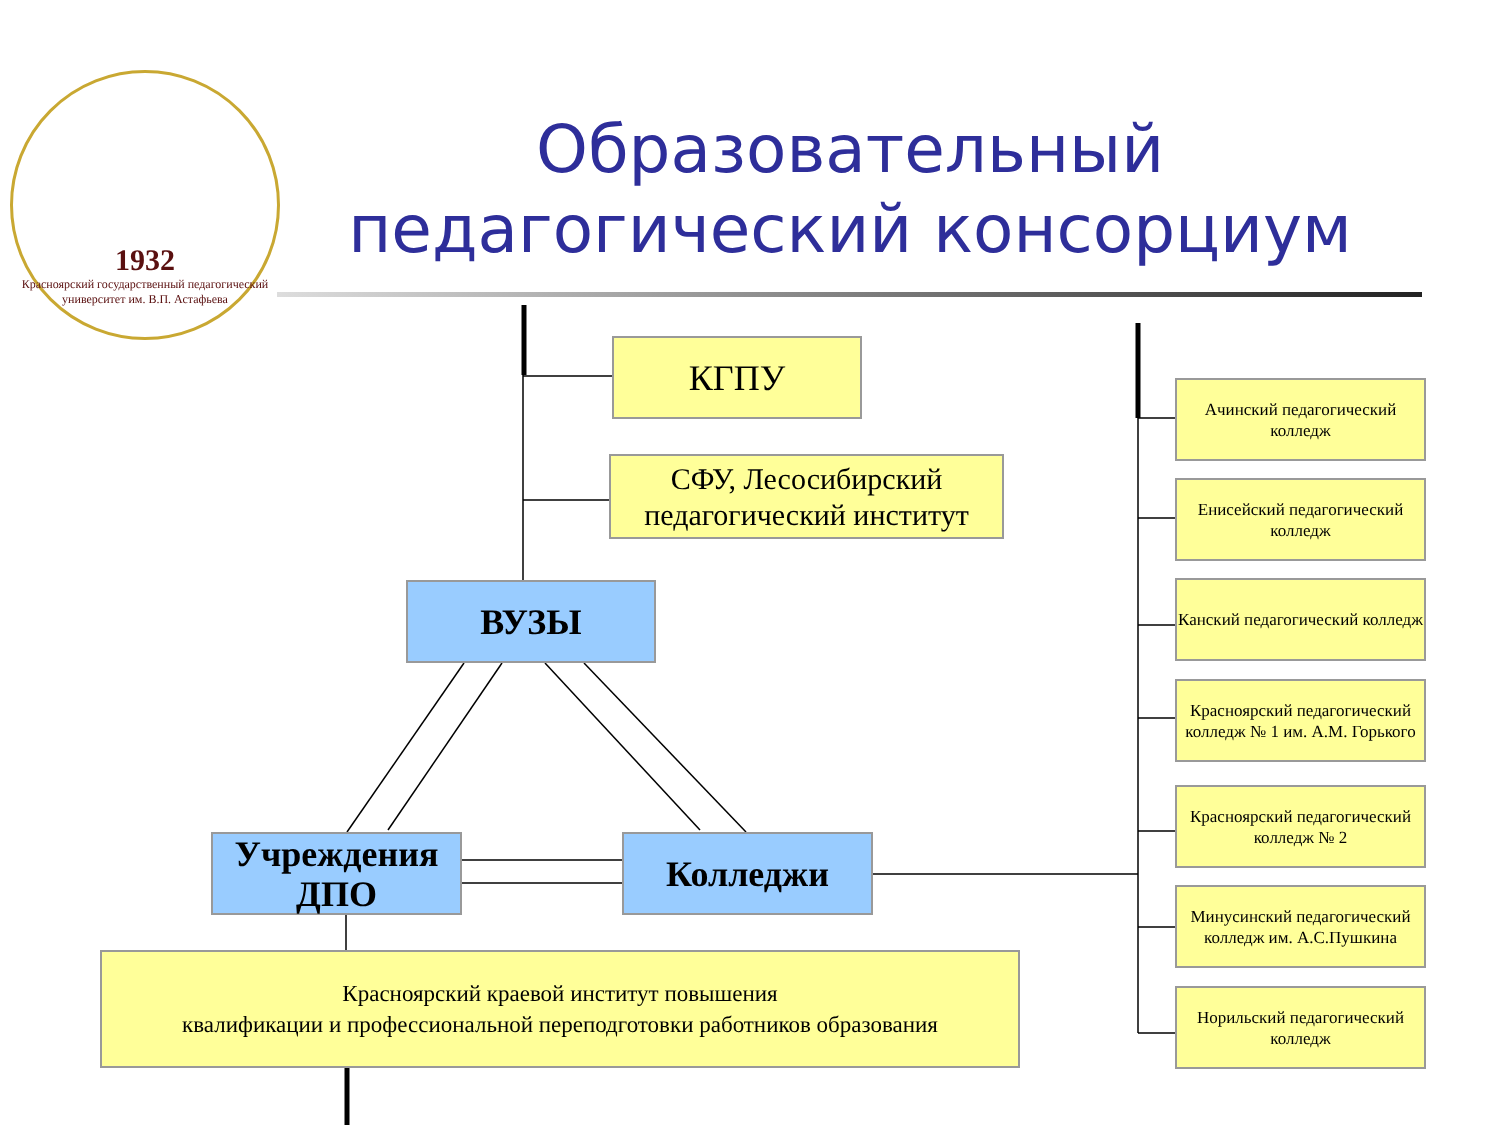1932
Красноярский государственный педагогический университет им. В.П. Астафьева
Образовательный педагогический консорциум
КГПУ
СФУ, Лесосибирский педагогический институт
ВУЗЫ
Учреждения ДПО
Колледжи
Красноярский краевой институт повышения
квалификации и профессиональной переподготовки работников образования
Ачинский педагогический колледж
Енисейский педагогический колледж
Канский педагогический колледж
Красноярский педагогический колледж № 1 им. А.М. Горького
Красноярский педагогический колледж № 2
Минусинский педагогический колледж им. А.С.Пушкина
Норильский педагогический колледж